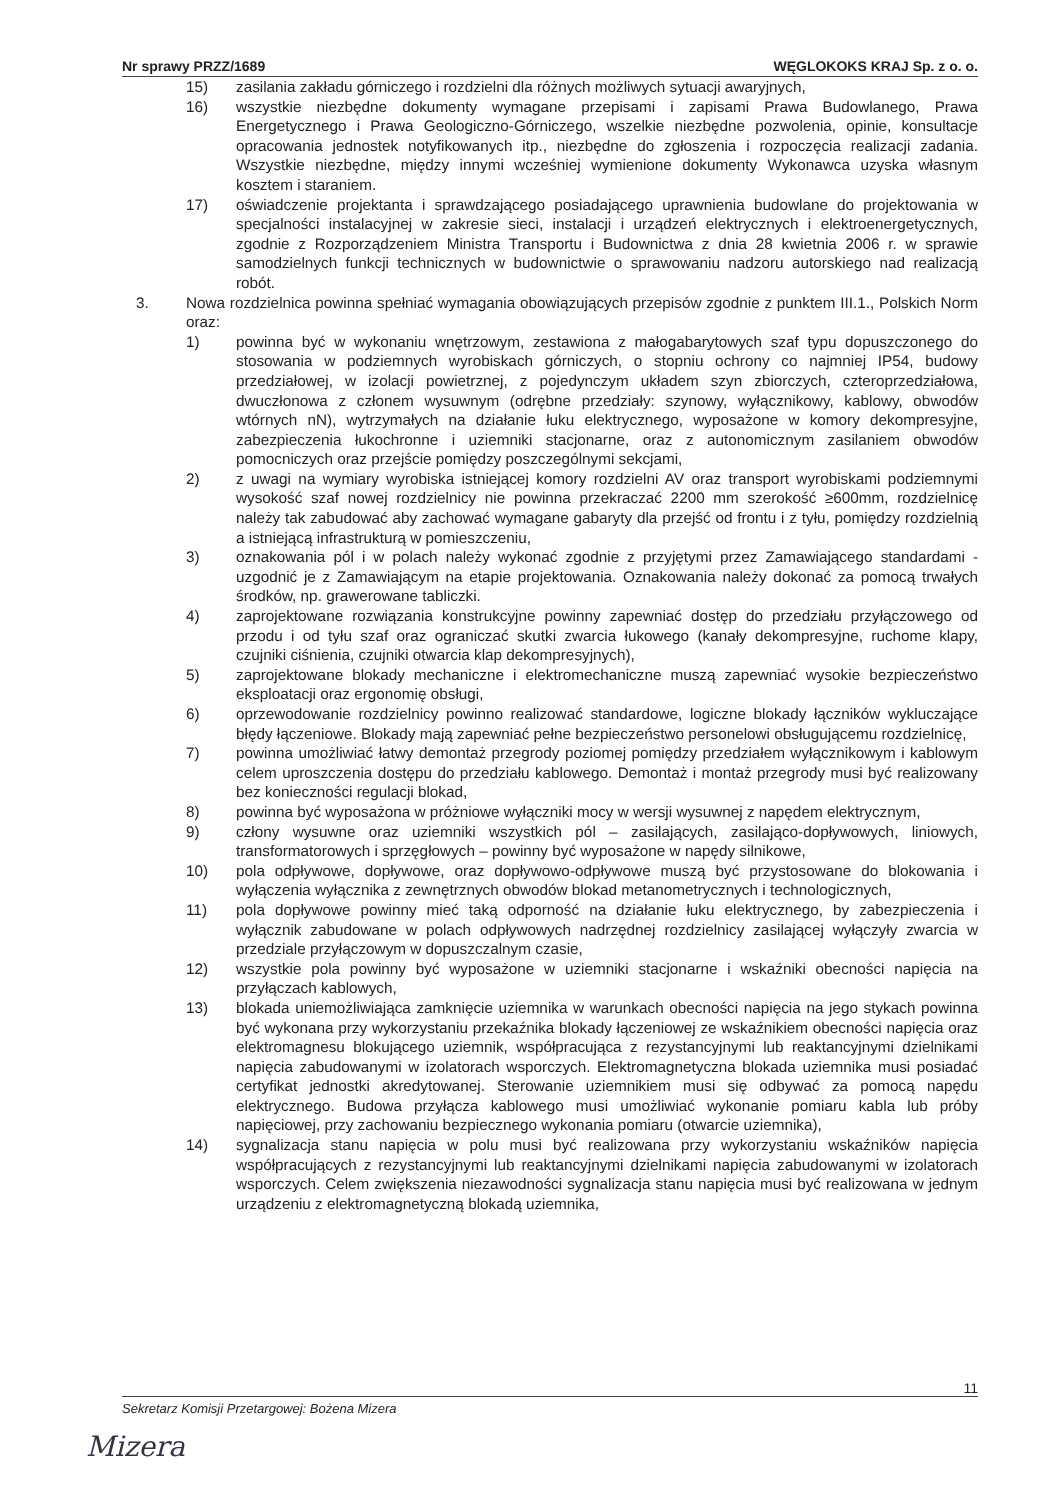Nr sprawy PRZZ/1689 WĘGLOKOKS KRAJ Sp. z o. o.
15) zasilania zakładu górniczego i rozdzielni dla różnych możliwych sytuacji awaryjnych,
16) wszystkie niezbędne dokumenty wymagane przepisami i zapisami Prawa Budowlanego, Prawa Energetycznego i Prawa Geologiczno-Górniczego, wszelkie niezbędne pozwolenia, opinie, konsultacje opracowania jednostek notyfikowanych itp., niezbędne do zgłoszenia i rozpoczęcia realizacji zadania. Wszystkie niezbędne, między innymi wcześniej wymienione dokumenty Wykonawca uzyska własnym kosztem i staraniem.
17) oświadczenie projektanta i sprawdzającego posiadającego uprawnienia budowlane do projektowania w specjalności instalacyjnej w zakresie sieci, instalacji i urządzeń elektrycznych i elektroenergetycznych, zgodnie z Rozporządzeniem Ministra Transportu i Budownictwa z dnia 28 kwietnia 2006 r. w sprawie samodzielnych funkcji technicznych w budownictwie o sprawowaniu nadzoru autorskiego nad realizacją robót.
3. Nowa rozdzielnica powinna spełniać wymagania obowiązujących przepisów zgodnie z punktem III.1., Polskich Norm oraz:
1) powinna być w wykonaniu wnętrzowym, zestawiona z małogabarytowych szaf typu dopuszczonego do stosowania w podziemnych wyrobiskach górniczych, o stopniu ochrony co najmniej IP54, budowy przedziałowej, w izolacji powietrznej, z pojedynczym układem szyn zbiorczych, czteroprzedziałowa, dwuczłonowa z członem wysuwnym (odrębne przedziały: szynowy, wyłącznikowy, kablowy, obwodów wtórnych nN), wytrzymałych na działanie łuku elektrycznego, wyposażone w komory dekompresyjne, zabezpieczenia łukochronne i uziemniki stacjonarne, oraz z autonomicznym zasilaniem obwodów pomocniczych oraz przejście pomiędzy poszczególnymi sekcjami,
2) z uwagi na wymiary wyrobiska istniejącej komory rozdzielni AV oraz transport wyrobiskami podziemnymi wysokość szaf nowej rozdzielnicy nie powinna przekraczać 2200 mm szerokość ≥600mm, rozdzielnicę należy tak zabudować aby zachować wymagane gabaryty dla przejść od frontu i z tyłu, pomiędzy rozdzielnią a istniejącą infrastrukturą w pomieszczeniu,
3) oznakowania pól i w polach należy wykonać zgodnie z przyjętymi przez Zamawiającego standardami - uzgodnić je z Zamawiającym na etapie projektowania. Oznakowania należy dokonać za pomocą trwałych środków, np. grawerowane tabliczki.
4) zaprojektowane rozwiązania konstrukcyjne powinny zapewniać dostęp do przedziału przyłączowego od przodu i od tyłu szaf oraz ograniczać skutki zwarcia łukowego (kanały dekompresyjne, ruchome klapy, czujniki ciśnienia, czujniki otwarcia klap dekompresyjnych),
5) zaprojektowane blokady mechaniczne i elektromechaniczne muszą zapewniać wysokie bezpieczeństwo eksploatacji oraz ergonomię obsługi,
6) oprzewodowanie rozdzielnicy powinno realizować standardowe, logiczne blokady łączników wykluczające błędy łączeniowe. Blokady mają zapewniać pełne bezpieczeństwo personelowi obsługującemu rozdzielnicę,
7) powinna umożliwiać łatwy demontaż przegrody poziomej pomiędzy przedziałem wyłącznikowym i kablowym celem uproszczenia dostępu do przedziału kablowego. Demontaż i montaż przegrody musi być realizowany bez konieczności regulacji blokad,
8) powinna być wyposażona w próżniowe wyłączniki mocy w wersji wysuwnej z napędem elektrycznym,
9) człony wysuwne oraz uziemniki wszystkich pól – zasilających, zasilająco-dopływowych, liniowych, transformatorowych i sprzęgłowych – powinny być wyposażone w napędy silnikowe,
10) pola odpływowe, dopływowe, oraz dopływowo-odpływowe muszą być przystosowane do blokowania i wyłączenia wyłącznika z zewnętrznych obwodów blokad metanometrycznych i technologicznych,
11) pola dopływowe powinny mieć taką odporność na działanie łuku elektrycznego, by zabezpieczenia i wyłącznik zabudowane w polach odpływowych nadrzędnej rozdzielnicy zasilającej wyłączyły zwarcia w przedziale przyłączowym w dopuszczalnym czasie,
12) wszystkie pola powinny być wyposażone w uziemniki stacjonarne i wskaźniki obecności napięcia na przyłączach kablowych,
13) blokada uniemożliwiająca zamknięcie uziemnika w warunkach obecności napięcia na jego stykach powinna być wykonana przy wykorzystaniu przekaźnika blokady łączeniowej ze wskaźnikiem obecności napięcia oraz elektromagnesu blokującego uziemnik, współpracująca z rezystancyjnymi lub reaktancyjnymi dzielnikami napięcia zabudowanymi w izolatorach wsporczych. Elektromagnetyczna blokada uziemnika musi posiadać certyfikat jednostki akredytowanej. Sterowanie uziemnikiem musi się odbywać za pomocą napędu elektrycznego. Budowa przyłącza kablowego musi umożliwiać wykonanie pomiaru kabla lub próby napięciowej, przy zachowaniu bezpiecznego wykonania pomiaru (otwarcie uziemnika),
14) sygnalizacja stanu napięcia w polu musi być realizowana przy wykorzystaniu wskaźników napięcia współpracujących z rezystancyjnymi lub reaktancyjnymi dzielnikami napięcia zabudowanymi w izolatorach wsporczych. Celem zwiększenia niezawodności sygnalizacja stanu napięcia musi być realizowana w jednym urządzeniu z elektromagnetyczną blokadą uziemnika,
11
Sekretarz Komisji Przetargowej: Bożena Mizera
Mizera